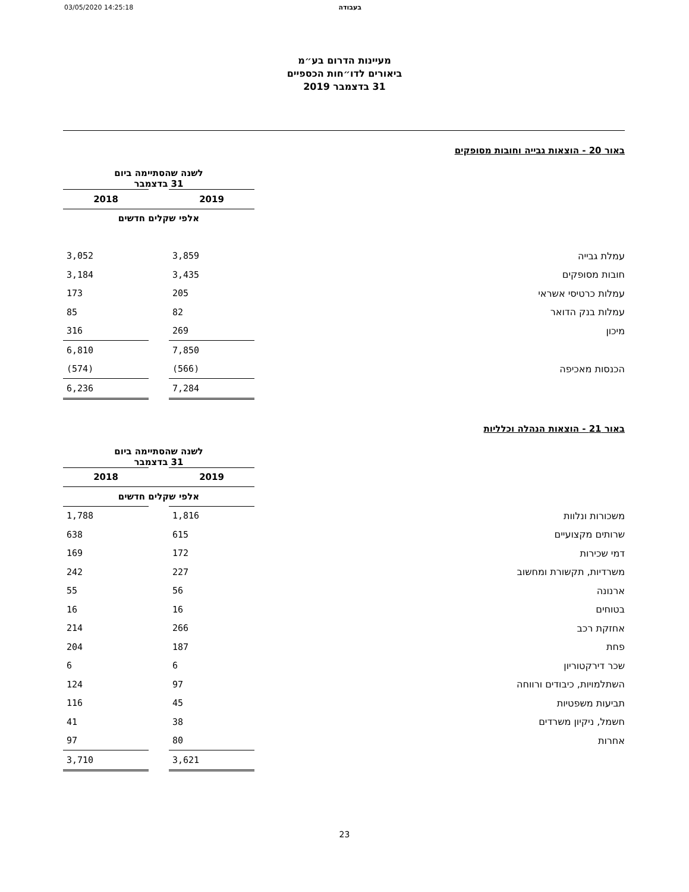03/05/2020 14:25:18 בעבודה
מעיינות הדרום בע״מ
ביאורים לדו״חות הכספיים
31 בדצמבר 2019
באור 20 - הוצאות גבייה וחובות מסופקים
| | לשנה שהסתיימה ביום 31 בדצמבר | | |
| | 2019 | | 2018 |
| | אלפי שקלים חדשים | | |
| עמלת גבייה | 3,859 | | 3,052 |
| חובות מסופקים | 3,435 | | 3,184 |
| עמלות כרטיסי אשראי | 205 | | 173 |
| עמלות בנק הדואר | 82 | | 85 |
| מיכון | 269 | | 316 |
| | 7,850 | | 6,810 |
| הכנסות מאכיפה | (566) | | (574) |
| | 7,284 | | 6,236 |
באור 21 - הוצאות הנהלה וכלליות
| | לשנה שהסתיימה ביום 31 בדצמבר | | |
| | 2019 | | 2018 |
| | אלפי שקלים חדשים | | |
| משכורות ונלוות | 1,816 | | 1,788 |
| שרותים מקצועיים | 615 | | 638 |
| דמי שכירות | 172 | | 169 |
| משרדיות, תקשורת ומחשוב | 227 | | 242 |
| ארנונה | 56 | | 55 |
| בטוחים | 16 | | 16 |
| אחזקת רכב | 266 | | 214 |
| פחת | 187 | | 204 |
| שכר דירקטוריון | 6 | | 6 |
| השתלמויות, כיבודים ורווחה | 97 | | 124 |
| תביעות משפטיות | 45 | | 116 |
| חשמל, ניקיון משרדים | 38 | | 41 |
| אחרות | 80 | | 97 |
| | 3,621 | | 3,710 |
23